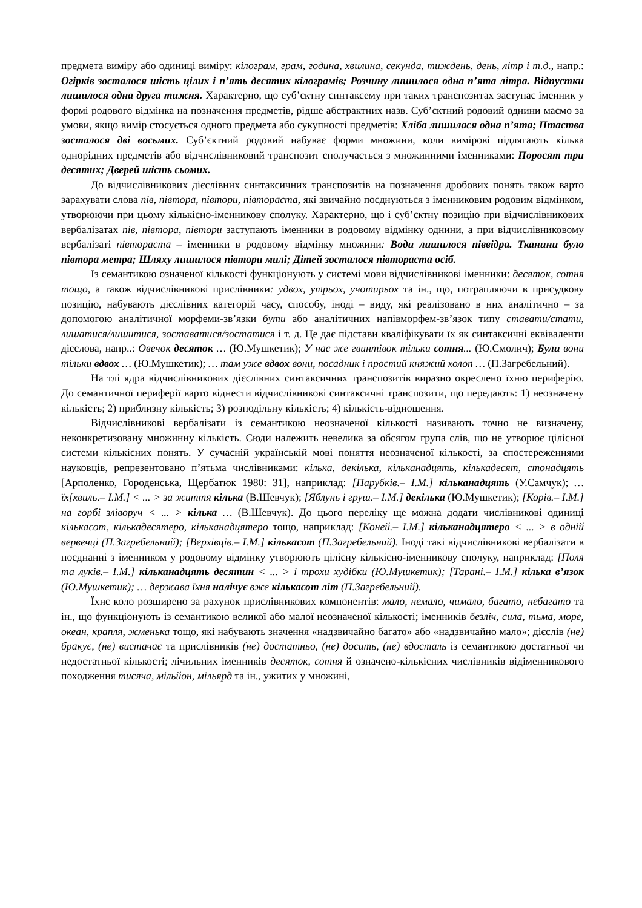предмета виміру або одиниці виміру: кілограм, грам, година, хвилина, секунда, тиждень, день, літр і т.д., напр.: Огірків зосталося шість цілих і п’ять десятих кілограмів; Розчину лишилося одна п’ята літра. Відпустки лишилося одна друга тижня. Характерно, що суб’єктну синтаксему при таких транспозитах заступає іменник у формі родового відмінка на позначення предметів, рідше абстрактних назв. Суб’єктний родовий однини маємо за умови, якщо вимір стосується одного предмета або сукупності предметів: Хліба лишилася одна п’ята; Птаства зосталося дві восьмих. Суб’єктний родовий набуває форми множини, коли вимірові підлягають кілька однорідних предметів або відчислівниковий транспозит сполучається з множинними іменниками: Поросят три десятих; Дверей шість сьомих.
До відчислівникових дієслівних синтаксичних транспозитів на позначення дробових понять також варто зарахувати слова пів, півтора, півтори, півтораста, які звичайно поєднуються з іменниковим родовим відмінком, утворюючи при цьому кількісно-іменникову сполуку. Характерно, що і суб’єктну позицію при відчислівникових вербалізатах пів, півтора, півтори заступають іменники в родовому відмінку однини, а при відчислівниковому вербалізаті півтораста – іменники в родовому відмінку множини: Води лишилося піввідра. Тканини було півтора метра; Шляху лишилося півтори милі; Дітей зосталося півтораста осіб.
Із семантикою означеної кількості функціонують у системі мови відчислівникові іменники: десяток, сотня тощо, а також відчислівникові прислівники: удвох, утрьох, учотирьох та ін., що, потрапляючи в присудкову позицію, набувають дієслівних категорій часу, способу, іноді – виду, які реалізовано в них аналітично – за допомогою аналітичної морфеми-зв’язки бути або аналітичних напівморфем-зв’язок типу ставати/стати, лишатися/лишитися, зоставатися/зостатися і т. д. Це дає підстави кваліфікувати їх як синтаксичні еквіваленти дієслова, напр..: Овечок десяток … (Ю.Мушкетик); У нас же гвинтівок тільки сотня... (Ю.Смолич); Були вони тільки вдвох … (Ю.Мушкетик); … там уже вдвох вони, посадник і простий княжий холоп … (П.Загребельний).
На тлі ядра відчислівникових дієслівних синтаксичних транспозитів виразно окреслено їхню периферію. До семантичної периферії варто віднести відчислівникові синтаксичні транспозити, що передають: 1) неозначену кількість; 2) приблизну кількість; 3) розподільну кількість; 4) кількість-відношення.
Відчислівникові вербалізати із семантикою неозначеної кількості називають точно не визначену, неконкретизовану множинну кількість. Сюди належить невелика за обсягом група слів, що не утворює цілісної системи кількісних понять. У сучасній українській мові поняття неозначеної кількості, за спостереженнями науковців, репрезентовано п’ятьма числівниками: кілька, декілька, кільканадцять, кількадесят, стонадцять [Арполенко, Городенська, Щербатюк 1980: 31], наприклад: [Парубків.– І.М.] кільканадцять (У.Самчук); … їх[хвиль.– І.М.] < ... > за життя кілька (В.Шевчук); [Яблунь і груш.– І.М.] декілька (Ю.Мушкетик); [Корів.– І.М.] на горбі зліворуч < ... > кілька … (В.Шевчук). До цього переліку ще можна додати числівникові одиниці кількасот, кількадесятеро, кільканадцятеро тощо, наприклад: [Коней.– І.М.] кільканадцятеро < ... > в одній вервечці (П.Загребельний); [Верхівців.– І.М.] кількасот (П.Загребельний). Іноді такі відчислівникові вербалізати в поєднанні з іменником у родовому відмінку утворюють цілісну кількісно-іменникову сполуку, наприклад: [Поля та луків.– І.М.] кільканадцять десятин < ... > і трохи худібки (Ю.Мушкетик); [Тарані.– І.М.] кілька в’язок (Ю.Мушкетик); … держава їхня налічує вже кількасот літ (П.Загребельний).
Їхнє коло розширено за рахунок прислівникових компонентів: мало, немало, чимало, багато, небагато та ін., що функціонують із семантикою великої або малої неозначеної кількості; іменників безліч, сила, тьма, море, океан, крапля, жменька тощо, які набувають значення «надзвичайно багато» або «надзвичайно мало»; дієслів (не) бракує, (не) вистачає та прислівників (не) достатньо, (не) досить, (не) вдосталь із семантикою достатньої чи недостатньої кількості; лічильних іменників десяток, сотня й означено-кількісних числівників відіменникового походження тисяча, мільйон, мільярд та ін., ужитих у множині,